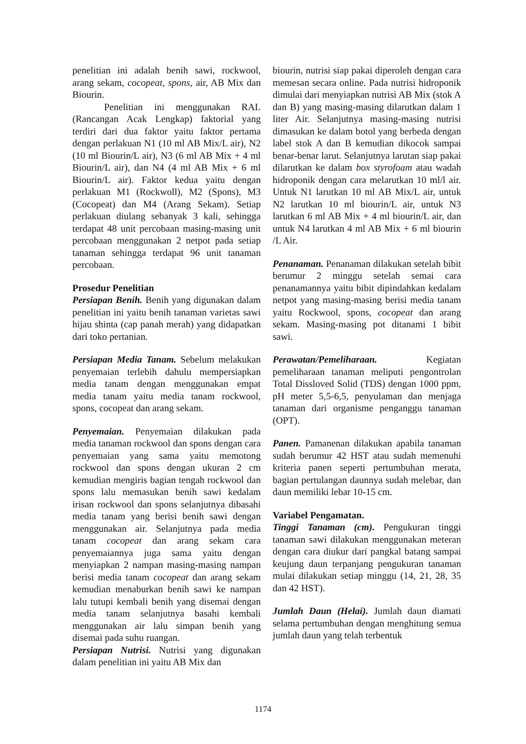penelitian ini adalah benih sawi, rockwool, arang sekam, cocopeat, spons, air, AB Mix dan Biourin.
Penelitian ini menggunakan RAL (Rancangan Acak Lengkap) faktorial yang terdiri dari dua faktor yaitu faktor pertama dengan perlakuan N1 (10 ml AB Mix/L air), N2 (10 ml Biourin/L air), N3 (6 ml AB Mix + 4 ml Biourin/L air), dan N4 (4 ml AB Mix + 6 ml Biourin/L air). Faktor kedua yaitu dengan perlakuan M1 (Rockwoll), M2 (Spons), M3 (Cocopeat) dan M4 (Arang Sekam). Setiap perlakuan diulang sebanyak 3 kali, sehingga terdapat 48 unit percobaan masing-masing unit percobaan menggunakan 2 netpot pada setiap tanaman sehingga terdapat 96 unit tanaman percobaan.
Prosedur Penelitian
Persiapan Benih. Benih yang digunakan dalam penelitian ini yaitu benih tanaman varietas sawi hijau shinta (cap panah merah) yang didapatkan dari toko pertanian.
Persiapan Media Tanam. Sebelum melakukan penyemaian terlebih dahulu mempersiapkan media tanam dengan menggunakan empat media tanam yaitu media tanam rockwool, spons, cocopeat dan arang sekam.
Penyemaian. Penyemaian dilakukan pada media tanaman rockwool dan spons dengan cara penyemaian yang sama yaitu memotong rockwool dan spons dengan ukuran 2 cm kemudian mengiris bagian tengah rockwool dan spons lalu memasukan benih sawi kedalam irisan rockwool dan spons selanjutnya dibasahi media tanam yang berisi benih sawi dengan menggunakan air. Selanjutnya pada media tanam cocopeat dan arang sekam cara penyemaiannya juga sama yaitu dengan menyiapkan 2 nampan masing-masing nampan berisi media tanam cocopeat dan arang sekam kemudian menaburkan benih sawi ke nampan lalu tutupi kembali benih yang disemai dengan media tanam selanjutnya basahi kembali menggunakan air lalu simpan benih yang disemai pada suhu ruangan.
Persiapan Nutrisi. Nutrisi yang digunakan dalam penelitian ini yaitu AB Mix dan
biourin, nutrisi siap pakai diperoleh dengan cara memesan secara online. Pada nutrisi hidroponik dimulai dari menyiapkan nutrisi AB Mix (stok A dan B) yang masing-masing dilarutkan dalam 1 liter Air. Selanjutnya masing-masing nutrisi dimasukan ke dalam botol yang berbeda dengan label stok A dan B kemudian dikocok sampai benar-benar larut. Selanjutnya larutan siap pakai dilarutkan ke dalam box styrofoam atau wadah hidroponik dengan cara melarutkan 10 ml/l air. Untuk N1 larutkan 10 ml AB Mix/L air, untuk N2 larutkan 10 ml biourin/L air, untuk N3 larutkan 6 ml AB Mix + 4 ml biourin/L air, dan untuk N4 larutkan 4 ml AB Mix + 6 ml biourin /L Air.
Penanaman. Penanaman dilakukan setelah bibit berumur 2 minggu setelah semai cara penanamannya yaitu bibit dipindahkan kedalam netpot yang masing-masing berisi media tanam yaitu Rockwool, spons, cocopeat dan arang sekam. Masing-masing pot ditanami 1 bibit sawi.
Perawatan/Pemeliharaan. Kegiatan pemeliharaan tanaman meliputi pengontrolan Total Dissloved Solid (TDS) dengan 1000 ppm, pH meter 5,5-6,5, penyulaman dan menjaga tanaman dari organisme penganggu tanaman (OPT).
Panen. Pamanenan dilakukan apabila tanaman sudah berumur 42 HST atau sudah memenuhi kriteria panen seperti pertumbuhan merata, bagian pertulangan daunnya sudah melebar, dan daun memiliki lebar 10-15 cm.
Variabel Pengamatan.
Tinggi Tanaman (cm). Pengukuran tinggi tanaman sawi dilakukan menggunakan meteran dengan cara diukur dari pangkal batang sampai keujung daun terpanjang pengukuran tanaman mulai dilakukan setiap minggu (14, 21, 28, 35 dan 42 HST).
Jumlah Daun (Helai). Jumlah daun diamati selama pertumbuhan dengan menghitung semua jumlah daun yang telah terbentuk
1174